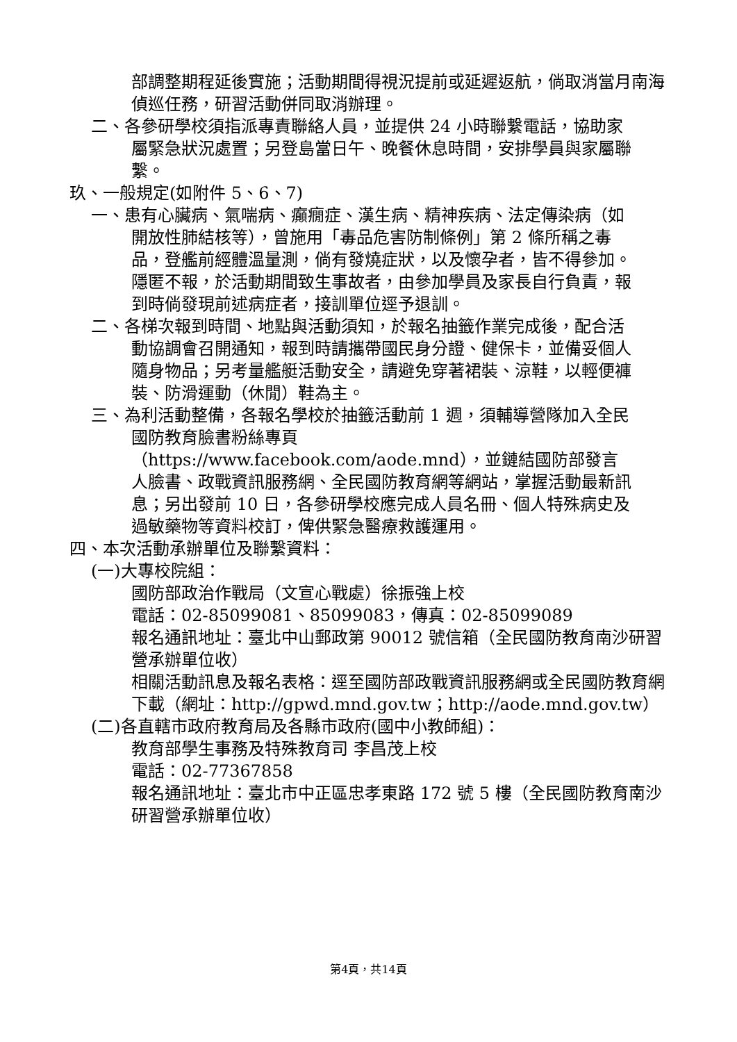部調整期程延後實施；活動期間得視況提前或延遲返航，倘取消當月南海偵巡任務，研習活動併同取消辦理。
二、各參研學校須指派專責聯絡人員，並提供 24 小時聯繫電話，協助家屬緊急狀況處置；另登島當日午、晚餐休息時間，安排學員與家屬聯繫。
玖、一般規定(如附件 5、6、7)
一、患有心臟病、氣喘病、癲癇症、漢生病、精神疾病、法定傳染病（如開放性肺結核等），曾施用「毒品危害防制條例」第 2 條所稱之毒品，登艦前經體溫量測，倘有發燒症狀，以及懷孕者，皆不得參加。隱匿不報，於活動期間致生事故者，由參加學員及家長自行負責，報到時倘發現前述病症者，接訓單位逕予退訓。
二、各梯次報到時間、地點與活動須知，於報名抽籤作業完成後，配合活動協調會召開通知，報到時請攜帶國民身分證、健保卡，並備妥個人隨身物品；另考量艦艇活動安全，請避免穿著裙裝、涼鞋，以輕便褲裝、防滑運動（休閒）鞋為主。
三、為利活動整備，各報名學校於抽籤活動前 1 週，須輔導營隊加入全民國防教育臉書粉絲專頁（https://www.facebook.com/aode.mnd），並鏈結國防部發言人臉書、政戰資訊服務網、全民國防教育網等網站，掌握活動最新訊息；另出發前 10 日，各參研學校應完成人員名冊、個人特殊病史及過敏藥物等資料校訂，俾供緊急醫療救護運用。
四、本次活動承辦單位及聯繫資料：
(一)大專校院組：
國防部政治作戰局（文宣心戰處）徐振強上校
電話：02-85099081、85099083，傳真：02-85099089
報名通訊地址：臺北中山郵政第 90012 號信箱（全民國防教育南沙研習營承辦單位收）
相關活動訊息及報名表格：逕至國防部政戰資訊服務網或全民國防教育網下載（網址：http://gpwd.mnd.gov.tw；http://aode.mnd.gov.tw）
(二)各直轄市政府教育局及各縣市政府(國中小教師組)：
教育部學生事務及特殊教育司 李昌茂上校
電話：02-77367858
報名通訊地址：臺北市中正區忠孝東路 172 號 5 樓（全民國防教育南沙研習營承辦單位收）
第4頁，共14頁